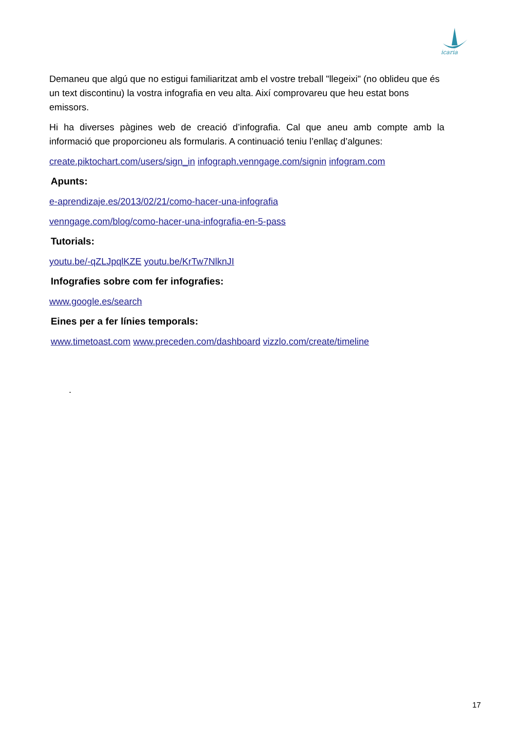icaria
Demaneu que algú que no estigui familiaritzat amb el vostre treball "llegeixi" (no oblideu que és un text discontinu) la vostra infografia en veu alta. Així comprovareu que heu estat bons emissors.
Hi ha diverses pàgines web de creació d’infografia. Cal que aneu amb compte amb la informació que proporcioneu als formularis. A continuació teniu l’enllaç d’algunes:
create.piktochart.com/users/sign_in infograph.venngage.com/signin infogram.com
Apunts:
e-aprendizaje.es/2013/02/21/como-hacer-una-infografia
venngage.com/blog/como-hacer-una-infografia-en-5-pass
Tutorials:
youtu.be/-qZLJpqlKZE youtu.be/KrTw7NlknJI
Infografies sobre com fer infografies:
www.google.es/search
Eines per a fer línies temporals:
www.timetoast.com www.preceden.com/dashboard vizzlo.com/create/timeline
.
17